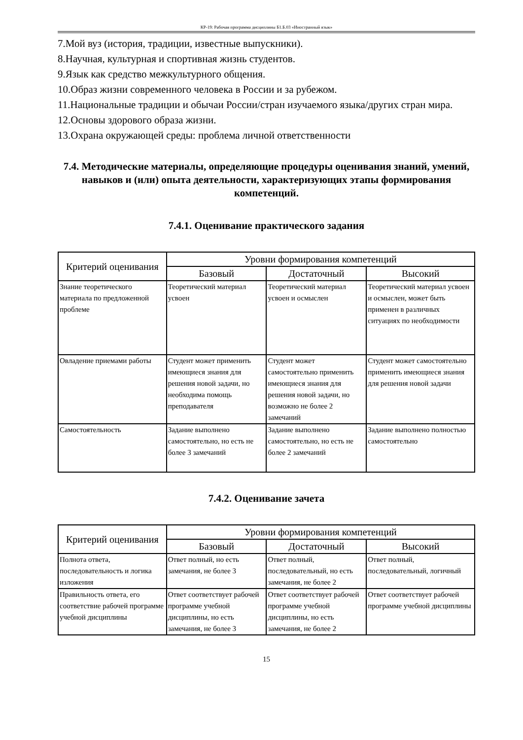КР-19: Рабочая программа дисциплины Б1.Б.03 «Иностранный язык»
7.Мой вуз (история, традиции, известные выпускники).
8.Научная, культурная и спортивная жизнь студентов.
9.Язык как средство межкультурного общения.
10.Образ жизни современного человека в России и за рубежом.
11.Национальные традиции и обычаи России/стран изучаемого языка/других стран мира.
12.Основы здорового образа жизни.
13.Охрана окружающей среды: проблема личной ответственности
7.4. Методические материалы, определяющие процедуры оценивания знаний, умений, навыков и (или) опыта деятельности, характеризующих этапы формирования компетенций.
7.4.1. Оценивание практического задания
| Критерий оценивания | Уровни формирования компетенций | | |
| --- | --- | --- | --- |
| | Базовый | Достаточный | Высокий |
| Знание теоретического материала по предложенной проблеме | Теоретический материал усвоен | Теоретический материал усвоен и осмыслен | Теоретический материал усвоен и осмыслен, может быть применен в различных ситуациях по необходимости |
| Овладение приемами работы | Студент может применить имеющиеся знания для решения новой задачи, но необходима помощь преподавателя | Студент может самостоятельно применить имеющиеся знания для решения новой задачи, но возможно не более 2 замечаний | Студент может самостоятельно применить имеющиеся знания для решения новой задачи |
| Самостоятельность | Задание выполнено самостоятельно, но есть не более 3 замечаний | Задание выполнено самостоятельно, но есть не более 2 замечаний | Задание выполнено полностью самостоятельно |
7.4.2. Оценивание зачета
| Критерий оценивания | Уровни формирования компетенций | | |
| --- | --- | --- | --- |
| | Базовый | Достаточный | Высокий |
| Полнота ответа, последовательность и логика изложения | Ответ полный, но есть замечания, не более 3 | Ответ полный, последовательный, но есть замечания, не более 2 | Ответ полный, последовательный, логичный |
| Правильность ответа, его соответствие рабочей программе учебной дисциплины | Ответ соответствует рабочей программе учебной дисциплины, но есть замечания, не более 3 | Ответ соответствует рабочей программе учебной дисциплины, но есть замечания, не более 2 | Ответ соответствует рабочей программе учебной дисциплины |
15